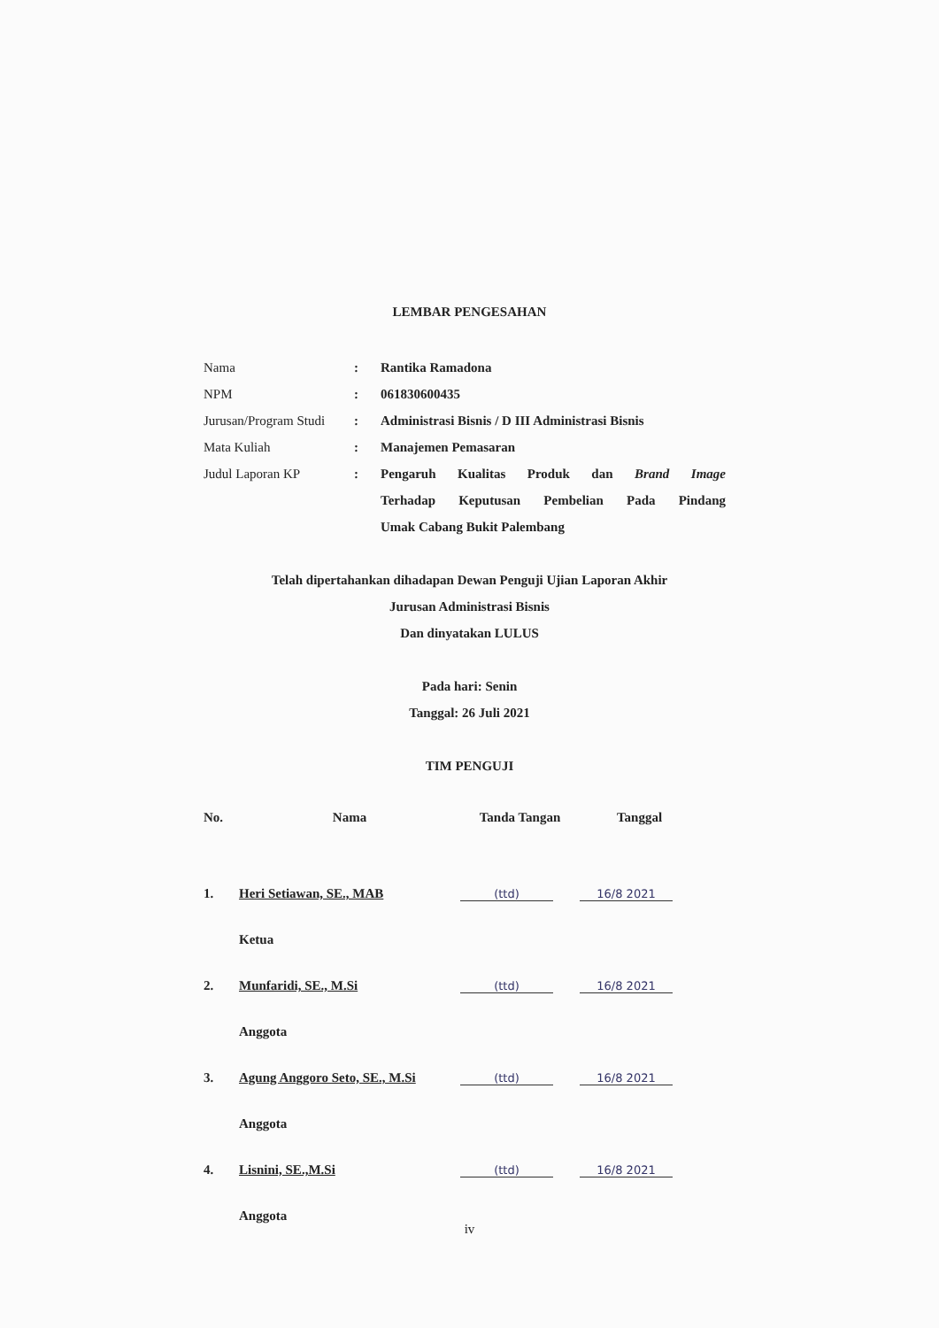LEMBAR PENGESAHAN
| Nama | : | Rantika Ramadona |
| NPM | : | 061830600435 |
| Jurusan/Program Studi | : | Administrasi Bisnis / D III Administrasi Bisnis |
| Mata Kuliah | : | Manajemen Pemasaran |
| Judul Laporan KP | : | Pengaruh Kualitas Produk dan Brand Image Terhadap Keputusan Pembelian Pada Pindang Umak Cabang Bukit Palembang |
Telah dipertahankan dihadapan Dewan Penguji Ujian Laporan Akhir
Jurusan Administrasi Bisnis
Dan dinyatakan LULUS
Pada hari: Senin
Tanggal: 26 Juli 2021
TIM PENGUJI
| No. | Nama | Tanda Tangan | Tanggal |
| --- | --- | --- | --- |
| 1. | Heri Setiawan, SE., MAB | (ttd) | 16/8 2021 |
| | Ketua | | |
| 2. | Munfaridi, SE., M.Si | (ttd) | 16/8 2021 |
| | Anggota | | |
| 3. | Agung Anggoro Seto, SE., M.Si | (ttd) | 16/8 2021 |
| | Anggota | | |
| 4. | Lisnini, SE.,M.Si | (ttd) | 16/8 2021 |
| | Anggota | | |
iv